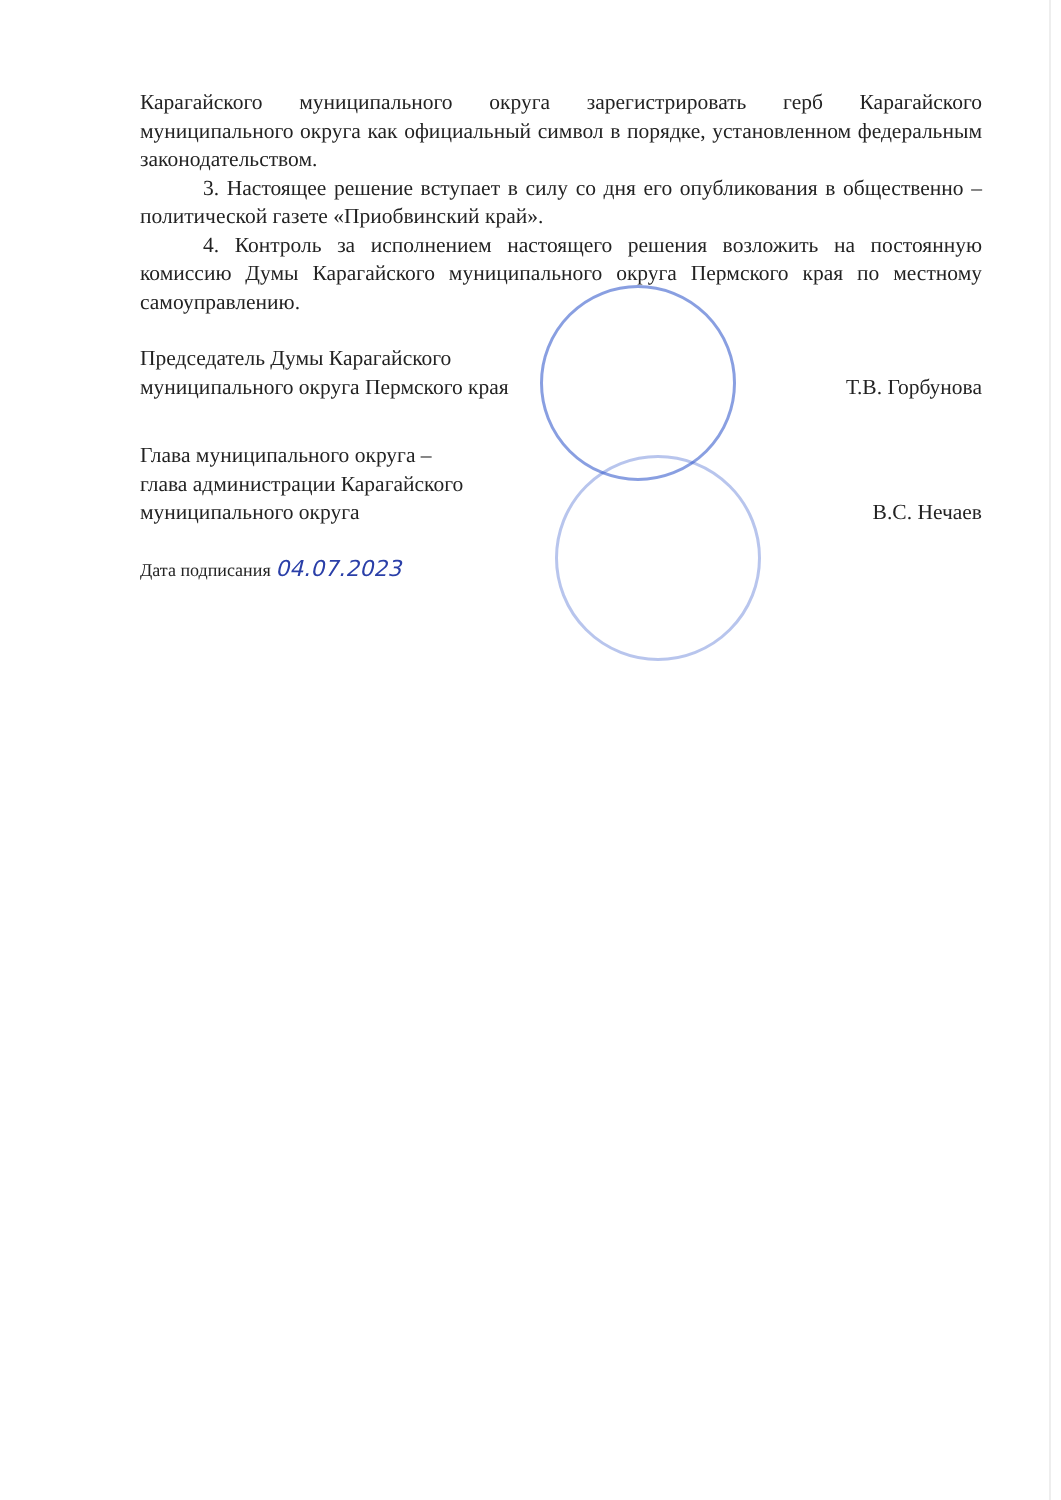Карагайского муниципального округа зарегистрировать герб Карагайского муниципального округа как официальный символ в порядке, установленном федеральным законодательством.
3. Настоящее решение вступает в силу со дня его опубликования в общественно – политической газете «Приобвинский край».
4. Контроль за исполнением настоящего решения возложить на постоянную комиссию Думы Карагайского муниципального округа Пермского края по местному самоуправлению.
Председатель Думы Карагайского
муниципального округа Пермского края
Т.В. Горбунова
Глава муниципального округа –
глава администрации Карагайского
муниципального округа
В.С. Нечаев
Дата подписания 04.07.2023